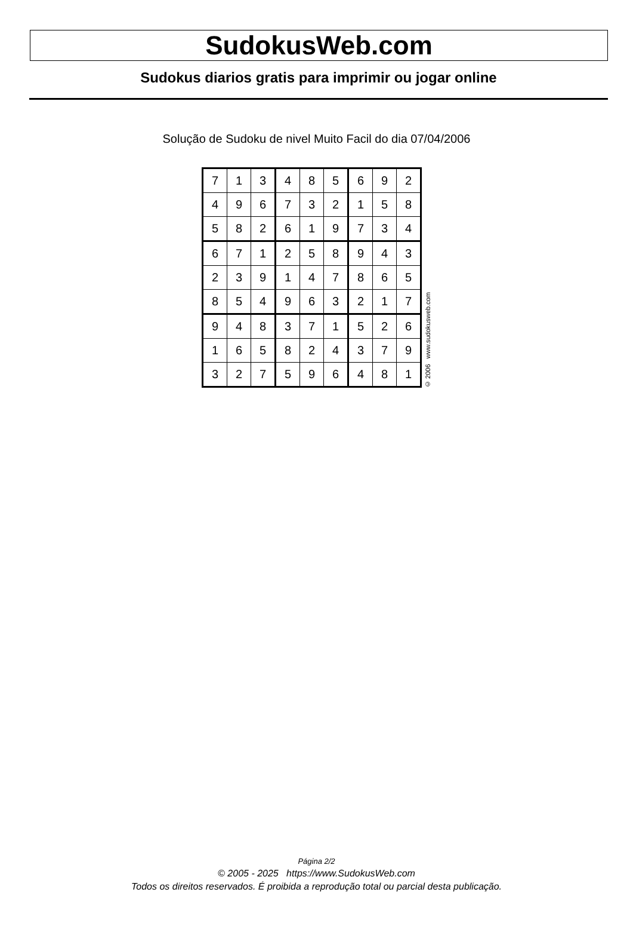SudokusWeb.com
Sudokus diarios gratis para imprimir ou jogar online
Solução de Sudoku de nivel Muito Facil do dia 07/04/2006
| 7 | 1 | 3 | 4 | 8 | 5 | 6 | 9 | 2 |
| 4 | 9 | 6 | 7 | 3 | 2 | 1 | 5 | 8 |
| 5 | 8 | 2 | 6 | 1 | 9 | 7 | 3 | 4 |
| 6 | 7 | 1 | 2 | 5 | 8 | 9 | 4 | 3 |
| 2 | 3 | 9 | 1 | 4 | 7 | 8 | 6 | 5 |
| 8 | 5 | 4 | 9 | 6 | 3 | 2 | 1 | 7 |
| 9 | 4 | 8 | 3 | 7 | 1 | 5 | 2 | 6 |
| 1 | 6 | 5 | 8 | 2 | 4 | 3 | 7 | 9 |
| 3 | 2 | 7 | 5 | 9 | 6 | 4 | 8 | 1 |
© 2006 www.sudokusweb.com
Página 2/2
© 2005 - 2025 https://www.SudokusWeb.com
Todos os direitos reservados. É proibida a reprodução total ou parcial desta publicação.